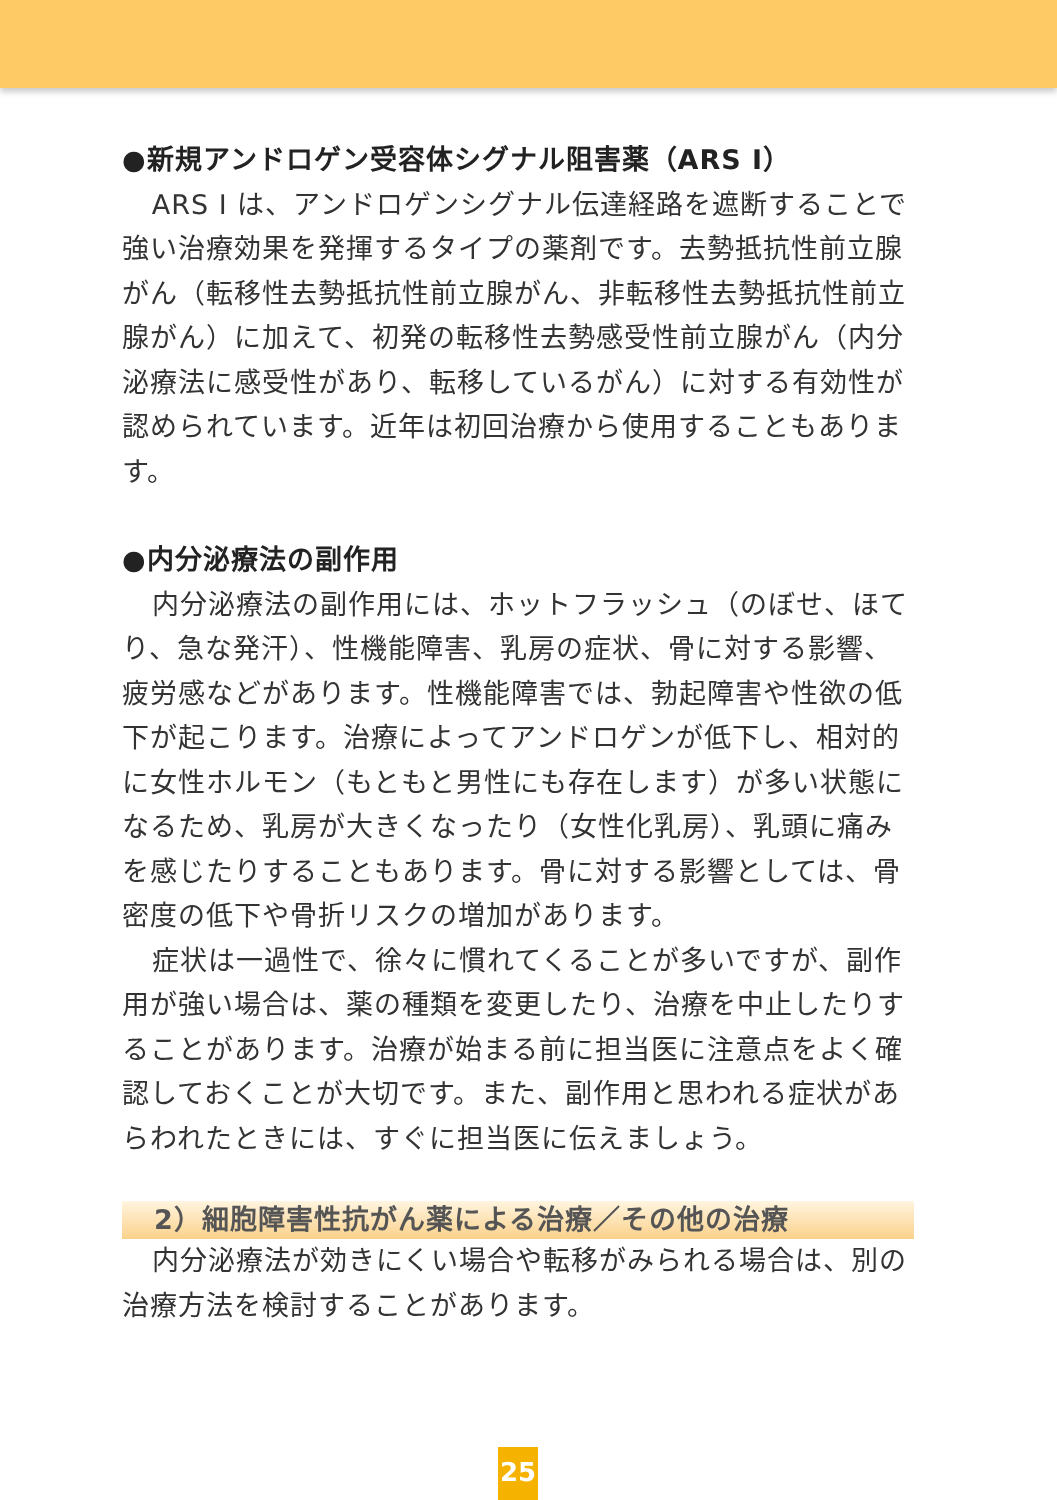●新規アンドロゲン受容体シグナル阻害薬（ARS I）
ARS I は、アンドロゲンシグナル伝達経路を遮断することで強い治療効果を発揮するタイプの薬剤です。去勢抵抗性前立腺がん（転移性去勢抵抗性前立腺がん、非転移性去勢抵抗性前立腺がん）に加えて、初発の転移性去勢感受性前立腺がん（内分泌療法に感受性があり、転移しているがん）に対する有効性が認められています。近年は初回治療から使用することもあります。
●内分泌療法の副作用
内分泌療法の副作用には、ホットフラッシュ（のぼせ、ほてり、急な発汗）、性機能障害、乳房の症状、骨に対する影響、疲労感などがあります。性機能障害では、勃起障害や性欲の低下が起こります。治療によってアンドロゲンが低下し、相対的に女性ホルモン（もともと男性にも存在します）が多い状態になるため、乳房が大きくなったり（女性化乳房）、乳頭に痛みを感じたりすることもあります。骨に対する影響としては、骨密度の低下や骨折リスクの増加があります。
症状は一過性で、徐々に慣れてくることが多いですが、副作用が強い場合は、薬の種類を変更したり、治療を中止したりすることがあります。治療が始まる前に担当医に注意点をよく確認しておくことが大切です。また、副作用と思われる症状があらわれたときには、すぐに担当医に伝えましょう。
2）細胞障害性抗がん薬による治療／その他の治療
内分泌療法が効きにくい場合や転移がみられる場合は、別の治療方法を検討することがあります。
25